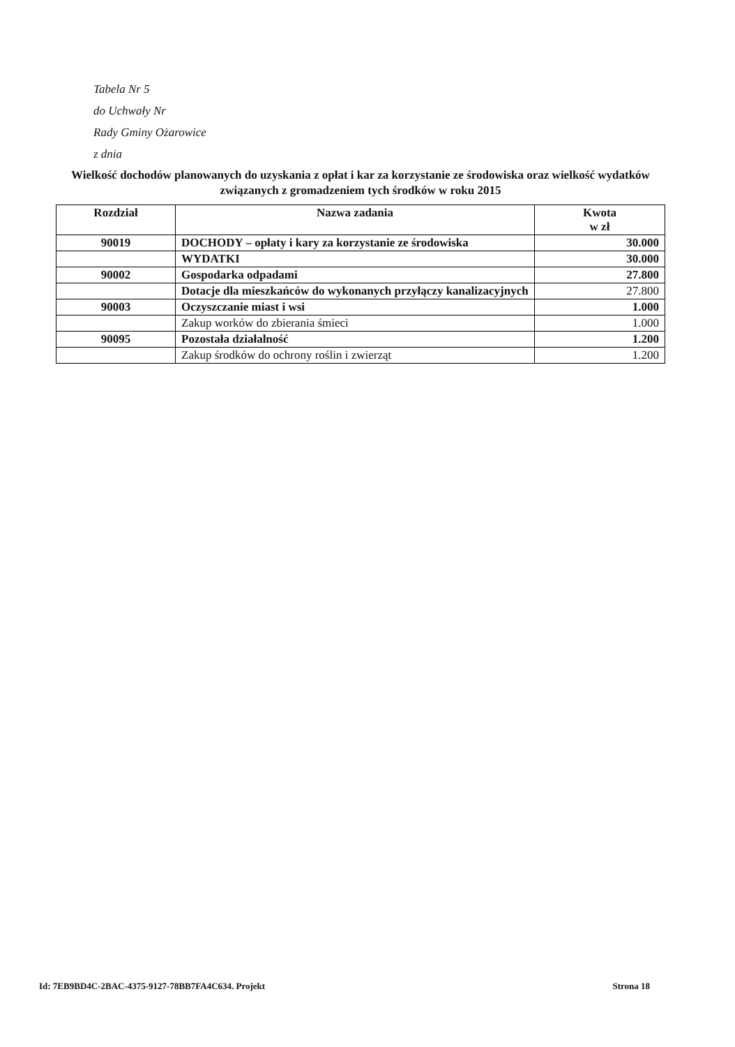Tabela Nr 5
do Uchwały Nr
Rady Gminy Ożarowice
z dnia
Wielkość dochodów planowanych do uzyskania z opłat i kar za korzystanie ze środowiska oraz wielkość wydatków związanych z gromadzeniem tych środków w roku 2015
| Rozdział | Nazwa zadania | Kwota w zł |
| --- | --- | --- |
| 90019 | DOCHODY – opłaty i kary za korzystanie ze środowiska | 30.000 |
| | WYDATKI | 30.000 |
| 90002 | Gospodarka odpadami | 27.800 |
| | Dotacje dla mieszkańców do wykonanych przyłączy kanalizacyjnych | 27.800 |
| 90003 | Oczyszczanie miast i wsi | 1.000 |
| | Zakup worków do zbierania śmieci | 1.000 |
| 90095 | Pozostała działalność | 1.200 |
| | Zakup środków do ochrony roślin i zwierząt | 1.200 |
Id: 7EB9BD4C-2BAC-4375-9127-78BB7FA4C634. Projekt Strona 18